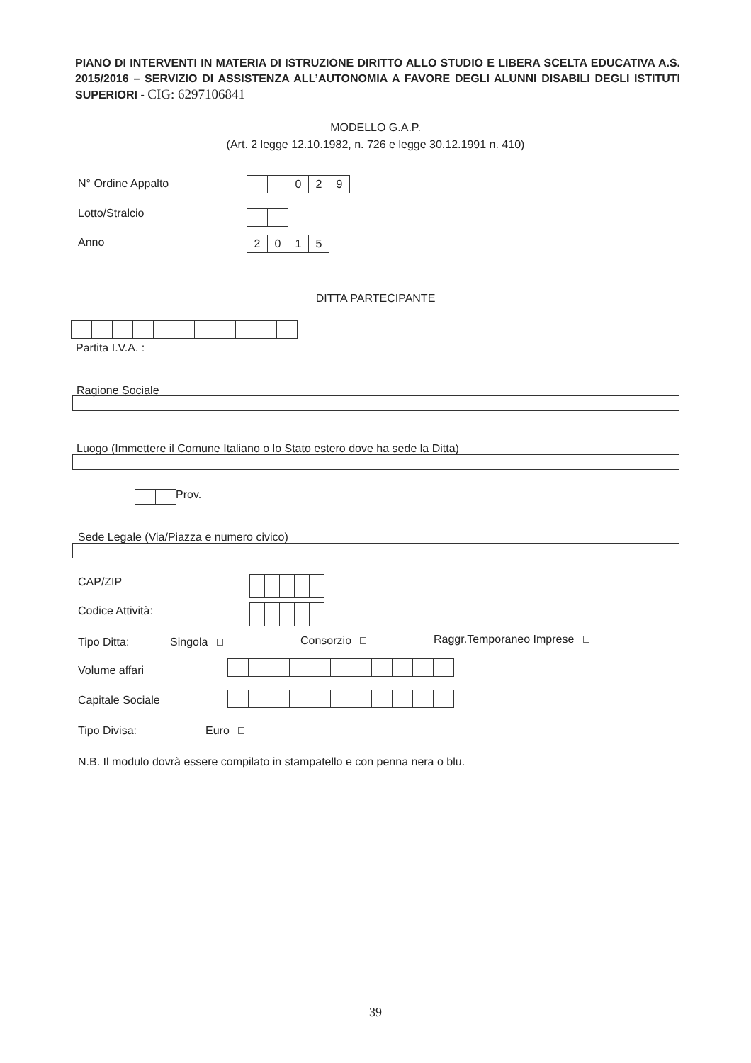PIANO DI INTERVENTI IN MATERIA DI ISTRUZIONE DIRITTO ALLO STUDIO E LIBERA SCELTA EDUCATIVA A.S. 2015/2016 – SERVIZIO DI ASSISTENZA ALL’AUTONOMIA A FAVORE DEGLI ALUNNI DISABILI DEGLI ISTITUTI SUPERIORI - CIG: 6297106841
MODELLO G.A.P.
(Art. 2 legge 12.10.1982, n. 726 e legge 30.12.1991 n. 410)
N° Ordine Appalto 029
Lotto/Stralcio
Anno 2015
DITTA PARTECIPANTE
Partita I.V.A. :
Ragione Sociale
Luogo (Immettere il Comune Italiano o lo Stato estero dove ha sede la Ditta)
Prov.
Sede Legale (Via/Piazza e numero civico)
CAP/ZIP
Codice Attività:
Tipo Ditta: Singola Consorzio Raggr.Temporaneo Imprese
Volume affari
Capitale Sociale
Tipo Divisa: Euro
N.B. Il modulo dovrà essere compilato in stampatello e con penna nera o blu.
39